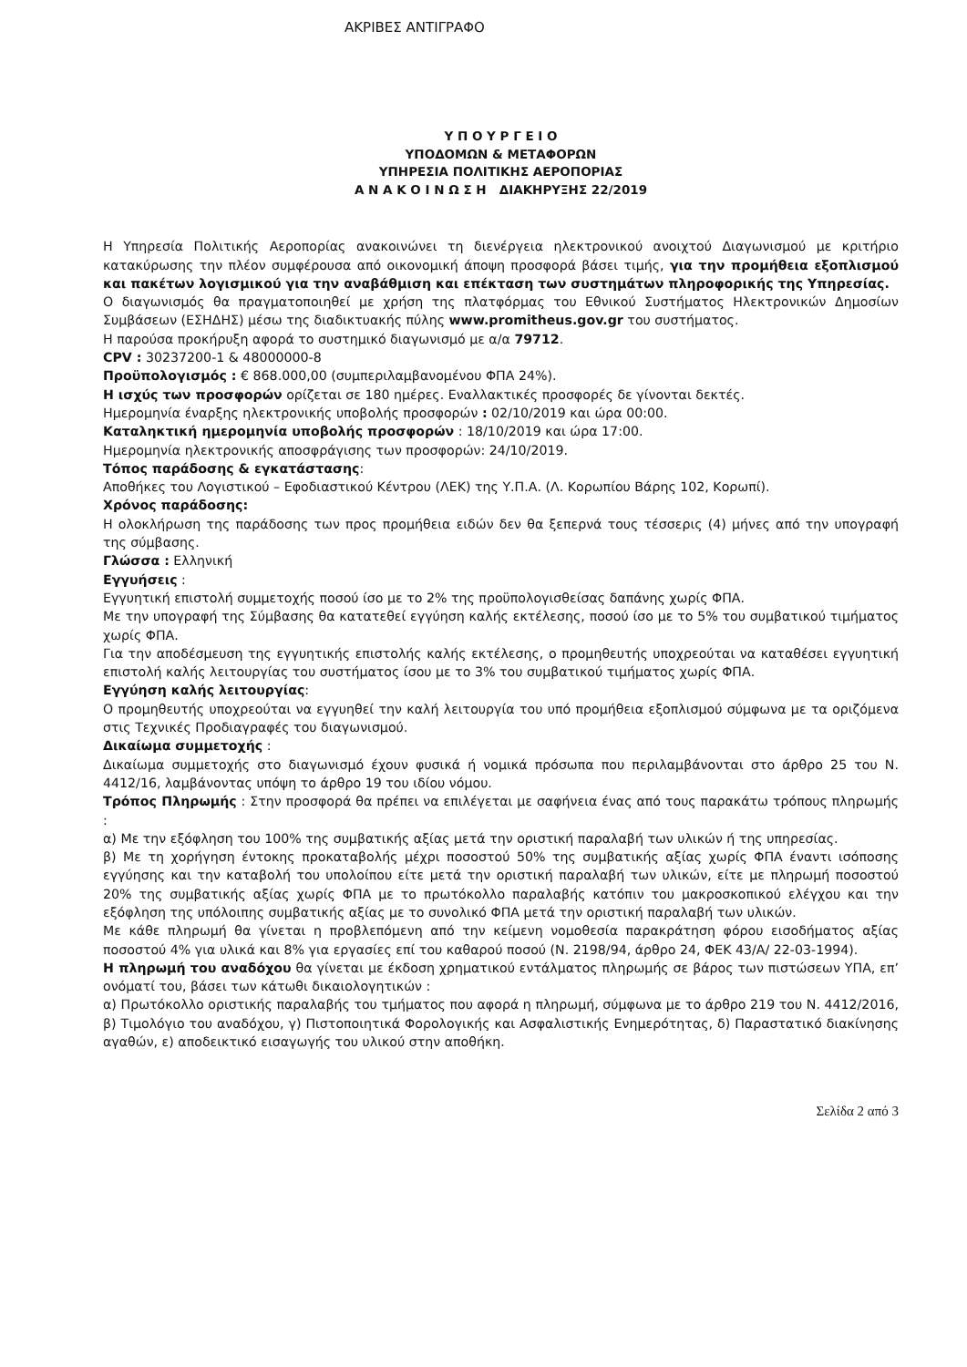ΑΚΡΙΒΕΣ ΑΝΤΙΓΡΑΦΟ
Υ Π Ο Υ Ρ Γ Ε Ι Ο
ΥΠΟΔΟΜΩΝ & ΜΕΤΑΦΟΡΩΝ
ΥΠΗΡΕΣΙΑ ΠΟΛΙΤΙΚΗΣ ΑΕΡΟΠΟΡΙΑΣ
Α Ν Α Κ Ο Ι Ν Ω Σ Η ΔΙΑΚΗΡΥΞΗΣ 22/2019
Η Υπηρεσία Πολιτικής Αεροπορίας ανακοινώνει τη διενέργεια ηλεκτρονικού ανοιχτού Διαγωνισμού με κριτήριο κατακύρωσης την πλέον συμφέρουσα από οικονομική άποψη προσφορά βάσει τιμής, για την προμήθεια εξοπλισμού και πακέτων λογισμικού για την αναβάθμιση και επέκταση των συστημάτων πληροφορικής της Υπηρεσίας.
Ο διαγωνισμός θα πραγματοποιηθεί με χρήση της πλατφόρμας του Εθνικού Συστήματος Ηλεκτρονικών Δημοσίων Συμβάσεων (ΕΣΗΔΗΣ) μέσω της διαδικτυακής πύλης www.promitheus.gov.gr του συστήματος.
Η παρούσα προκήρυξη αφορά το συστημικό διαγωνισμό με α/α 79712.
CPV : 30237200-1 & 48000000-8
Προϋπολογισμός : € 868.000,00 (συμπεριλαμβανομένου ΦΠΑ 24%).
Η ισχύς των προσφορών ορίζεται σε 180 ημέρες. Εναλλακτικές προσφορές δε γίνονται δεκτές.
Ημερομηνία έναρξης ηλεκτρονικής υποβολής προσφορών : 02/10/2019 και ώρα 00:00.
Καταληκτική ημερομηνία υποβολής προσφορών : 18/10/2019 και ώρα 17:00.
Ημερομηνία ηλεκτρονικής αποσφράγισης των προσφορών: 24/10/2019.
Τόπος παράδοσης & εγκατάστασης:
Αποθήκες του Λογιστικού – Εφοδιαστικού Κέντρου (ΛΕΚ) της Υ.Π.Α. (Λ. Κορωπίου Βάρης 102, Κορωπί).
Χρόνος παράδοσης:
Η ολοκλήρωση της παράδοσης των προς προμήθεια ειδών δεν θα ξεπερνά τους τέσσερις (4) μήνες από την υπογραφή της σύμβασης.
Γλώσσα : Ελληνική
Εγγυήσεις :
Εγγυητική επιστολή συμμετοχής ποσού ίσο με το 2% της προϋπολογισθείσας δαπάνης χωρίς ΦΠΑ.
Με την υπογραφή της Σύμβασης θα κατατεθεί εγγύηση καλής εκτέλεσης, ποσού ίσο με το 5% του συμβατικού τιμήματος χωρίς ΦΠΑ.
Για την αποδέσμευση της εγγυητικής επιστολής καλής εκτέλεσης, ο προμηθευτής υποχρεούται να καταθέσει εγγυητική επιστολή καλής λειτουργίας του συστήματος ίσου με το 3% του συμβατικού τιμήματος χωρίς ΦΠΑ.
Εγγύηση καλής λειτουργίας:
Ο προμηθευτής υποχρεούται να εγγυηθεί την καλή λειτουργία του υπό προμήθεια εξοπλισμού σύμφωνα με τα οριζόμενα στις Τεχνικές Προδιαγραφές του διαγωνισμού.
Δικαίωμα συμμετοχής :
Δικαίωμα συμμετοχής στο διαγωνισμό έχουν φυσικά ή νομικά πρόσωπα που περιλαμβάνονται στο άρθρο 25 του Ν. 4412/16, λαμβάνοντας υπόψη το άρθρο 19 του ιδίου νόμου.
Τρόπος Πληρωμής : Στην προσφορά θα πρέπει να επιλέγεται με σαφήνεια ένας από τους παρακάτω τρόπους πληρωμής :
α) Με την εξόφληση του 100% της συμβατικής αξίας μετά την οριστική παραλαβή των υλικών ή της υπηρεσίας.
β) Με τη χορήγηση έντοκης προκαταβολής μέχρι ποσοστού 50% της συμβατικής αξίας χωρίς ΦΠΑ έναντι ισόποσης εγγύησης και την καταβολή του υπολοίπου είτε μετά την οριστική παραλαβή των υλικών, είτε με πληρωμή ποσοστού 20% της συμβατικής αξίας χωρίς ΦΠΑ με το πρωτόκολλο παραλαβής κατόπιν του μακροσκοπικού ελέγχου και την εξόφληση της υπόλοιπης συμβατικής αξίας με το συνολικό ΦΠΑ μετά την οριστική παραλαβή των υλικών.
Με κάθε πληρωμή θα γίνεται η προβλεπόμενη από την κείμενη νομοθεσία παρακράτηση φόρου εισοδήματος αξίας ποσοστού 4% για υλικά και 8% για εργασίες επί του καθαρού ποσού (Ν. 2198/94, άρθρο 24, ΦΕΚ 43/Α/ 22-03-1994).
Η πληρωμή του αναδόχου θα γίνεται με έκδοση χρηματικού εντάλματος πληρωμής σε βάρος των πιστώσεων ΥΠΑ, επ’ ονόματί του, βάσει των κάτωθι δικαιολογητικών :
α) Πρωτόκολλο οριστικής παραλαβής του τμήματος που αφορά η πληρωμή, σύμφωνα με το άρθρο 219 του Ν. 4412/2016, β) Τιμολόγιο του αναδόχου, γ) Πιστοποιητικά Φορολογικής και Ασφαλιστικής Ενημερότητας, δ) Παραστατικό διακίνησης αγαθών, ε) αποδεικτικό εισαγωγής του υλικού στην αποθήκη.
Σελίδα 2 από 3